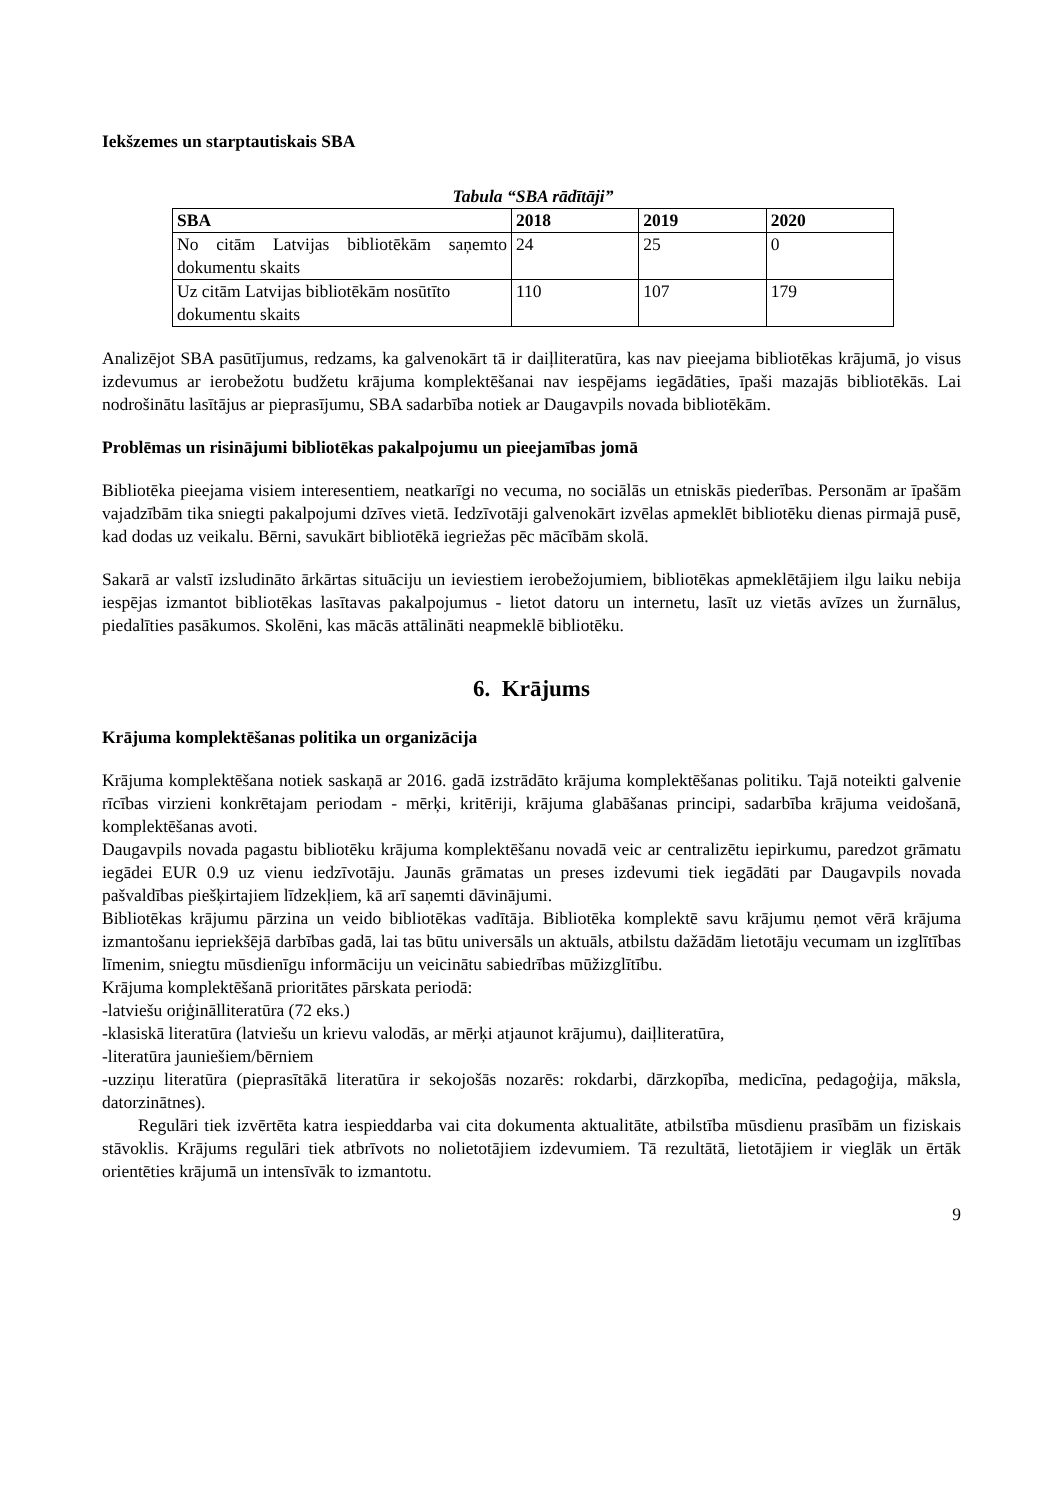Iekšzemes un starptautiskais SBA
Tabula “SBA rādītāji”
| SBA | 2018 | 2019 | 2020 |
| --- | --- | --- | --- |
| No citām Latvijas bibliotēkām saņemto dokumentu skaits | 24 | 25 | 0 |
| Uz citām Latvijas bibliotēkām nosūtīto dokumentu skaits | 110 | 107 | 179 |
Analizējot SBA pasūtījumus, redzams, ka galvenokārt tā ir daiļliteratūra, kas nav pieejama bibliotēkas krājumā, jo visus izdevumus ar ierobežotu budžetu krājuma komplektēšanai nav iespējams iegādāties, īpaši mazajās bibliotēkās. Lai nodrošinātu lasītājus ar pieprasījumu, SBA sadarbība notiek ar Daugavpils novada bibliotēkām.
Problēmas un risinājumi bibliotēkas pakalpojumu un pieejamības jomā
Bibliotēka pieejama visiem interesentiem, neatkarīgi no vecuma, no sociālās un etniskās piederības. Personām ar īpašām vajadzībām tika sniegti pakalpojumi dzīves vietā. Iedzīvotāji galvenokārt izvēlas apmeklēt bibliotēku dienas pirmajā pusē, kad dodas uz veikalu. Bērni, savukārt bibliotēkā iegriežas pēc mācībām skolā.
Sakarā ar valstī izsludināto ārkārtas situāciju un ieviestiem ierobežojumiem, bibliotēkas apmeklētājiem ilgu laiku nebija iespējas izmantot bibliotēkas lasītavas pakalpojumus - lietot datoru un internetu, lasīt uz vietās avīzes un žurnālus, piedalīties pasākumos. Skolēni, kas mācās attālināti neapmeklē bibliotēku.
6. Krājums
Krājuma komplektēšanas politika un organizācija
Krājuma komplektēšana notiek saskaņā ar 2016. gadā izstrādāto krājuma komplektēšanas politiku. Tajā noteikti galvenie rīcības virzieni konkrētajam periodam - mērķi, kritēriji, krājuma glabāšanas principi, sadarbība krājuma veidošanā, komplektēšanas avoti.
Daugavpils novada pagastu bibliotēku krājuma komplektēšanu novadā veic ar centralizētu iepirkumu, paredzot grāmatu iegādei EUR 0.9 uz vienu iedzīvotāju. Jaunās grāmatas un preses izdevumi tiek iegādāti par Daugavpils novada pašvaldības piešķirtajiem līdzekļiem, kā arī saņemti dāvinājumi.
Bibliotēkas krājumu pārzina un veido bibliotēkas vadītāja. Bibliotēka komplektē savu krājumu ņemot vērā krājuma izmantošanu iepriekšējā darbības gadā, lai tas būtu universāls un aktuāls, atbilstu dažādām lietotāju vecumam un izglītības līmenim, sniegtu mūsdienīgu informāciju un veicinātu sabiedrības mūžizglītību.
Krājuma komplektēšanā prioritātes pārskata periodā:
-latviešu oriģinālliteratūra (72 eks.)
-klasiskā literatūra (latviešu un krievu valodās, ar mērķi atjaunot krājumu), daiļliteratūra,
-literatūra jauniešiem/bērniem
-uzziņu literatūra (pieprasītākā literatūra ir sekojošās nozarēs: rokdarbi, dārzkopība, medicīna, pedagoģija, māksla, datorzinātnes).
Regulāri tiek izvērtēta katra iespieddarba vai cita dokumenta aktualitāte, atbilstība mūsdienu prasībām un fiziskais stāvoklis. Krājums regulāri tiek atbrīvots no nolietotājiem izdevumiem. Tā rezultātā, lietotājiem ir vieglāk un ērtāk orientēties krājumā un intensīvāk to izmantotu.
9